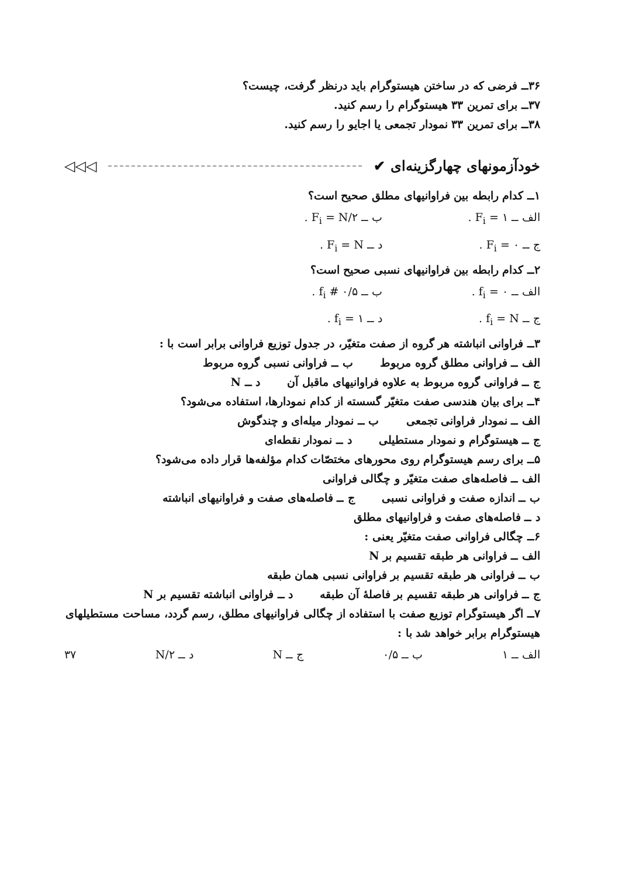۳۶ــ فرضی که در ساختن هیستوگرام باید درنظر گرفت، چیست؟
۳۷ــ برای تمرین ۳۳ هیستوگرام را رسم کنید.
۳۸ــ برای تمرین ۳۳ نمودار تجمعی یا اجایو را رسم کنید.
خودآزمونهای چهارگزینه‌ای ✔ ◁◁◁
۱ــ کدام رابطه بین فراوانیهای مطلق صحیح است؟
الف ــ F<sub>i</sub> = ۱ . ب ــ F<sub>i</sub> = N/۲ .
ج ــ F<sub>i</sub> = ۰ . د ــ F<sub>i</sub> = N .
۲ــ کدام رابطه بین فراوانیهای نسبی صحیح است؟
الف ــ f<sub>i</sub> = ۰ . ب ــ f<sub>i</sub> # ۰/۵ .
ج ــ f<sub>i</sub> = N . د ــ f<sub>i</sub> = ۱ .
۳ــ فراوانی انباشته هر گروه از صفت متغیّر، در جدول توزیع فراوانی برابر است با :
الف ــ فراوانی مطلق گروه مربوط ب ــ فراوانی نسبی گروه مربوط
ج ــ فراوانی گروه مربوط به علاوه فراوانیهای ماقبل آن د ــ N
۴ــ برای بیان هندسی صفت متغیّر گسسته از کدام نمودارها، استفاده می‌شود؟
الف ــ نمودار فراوانی تجمعی ب ــ نمودار میله‌ای و چندگوش
ج ــ هیستوگرام و نمودار مستطیلی د ــ نمودار نقطه‌ای
۵ــ برای رسم هیستوگرام روی محورهای مختصّات کدام مؤلفه‌ها قرار داده می‌شود؟
الف ــ فاصله‌های صفت متغیّر و چگالی فراوانی
ب ــ اندازه صفت و فراوانی نسبی ج ــ فاصله‌های صفت و فراوانیهای انباشته
د ــ فاصله‌های صفت و فراوانیهای مطلق
۶ــ چگالی فراوانی صفت متغیّر یعنی :
الف ــ فراوانی هر طبقه تقسیم بر N
ب ــ فراوانی هر طبقه تقسیم بر فراوانی نسبی همان طبقه
ج ــ فراوانی هر طبقه تقسیم بر فاصلهٔ آن طبقه د ــ فراوانی انباشته تقسیم بر N
۷ــ اگر هیستوگرام توزیع صفت با استفاده از چگالی فراوانیهای مطلق، رسم گردد، مساحت مستطیلهای هیستوگرام برابر خواهد شد با :
الف ــ ۱ ب ــ ۰/۵ ج ــ N د ــ N/۲ ۳۷